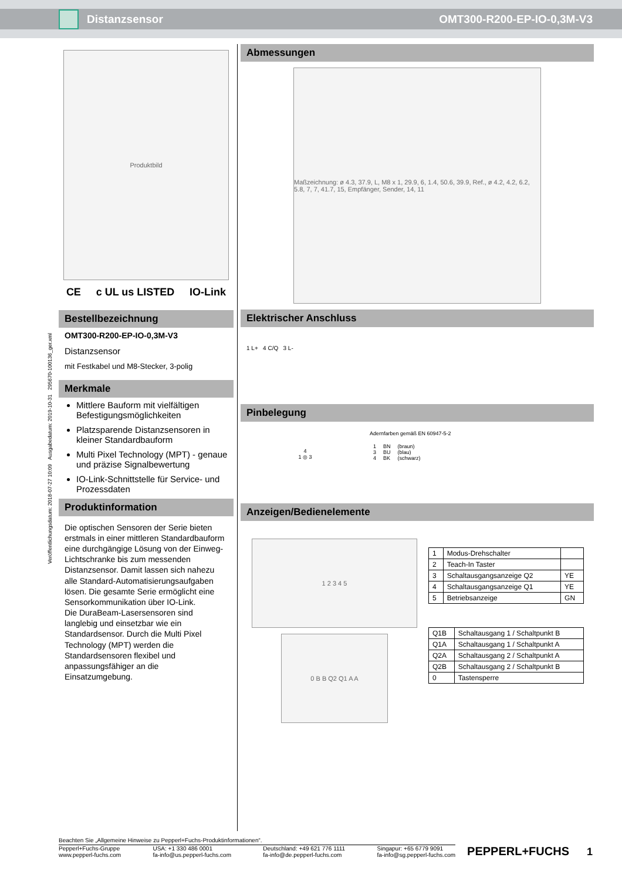Distanzsensor OMT300-R200-EP-IO-0,3M-V3
Produktbild
CE c UL us LISTED IO-Link
Bestellbezeichnung
OMT300-R200-EP-IO-0,3M-V3
Distanzsensor
mit Festkabel und M8-Stecker, 3-polig
Merkmale
Mittlere Bauform mit vielfältigen Befestigungsmöglichkeiten
Platzsparende Distanzsensoren in kleiner Standardbauform
Multi Pixel Technology (MPT) - genaue und präzise Signalbewertung
IO-Link-Schnittstelle für Service- und Prozessdaten
Produktinformation
Die optischen Sensoren der Serie bieten erstmals in einer mittleren Standardbauform eine durchgängige Lösung von der Einweg-Lichtschranke bis zum messenden Distanzsensor. Damit lassen sich nahezu alle Standard-Automatisierungsaufgaben lösen. Die gesamte Serie ermöglicht eine Sensorkommunikation über IO-Link.
Die DuraBeam-Lasersensoren sind langlebig und einsetzbar wie ein Standardsensor. Durch die Multi Pixel Technology (MPT) werden die Standardsensoren flexibel und anpassungsfähiger an die Einsatzumgebung.
Abmessungen
Maßzeichnung: ø 4.3, 37.9, L, M8 x 1, 29.9, 6, 1.4, 50.6, 39.9, Ref., ø 4.2, 4.2, 6.2, 5.8, 7, 7, 41.7, 15, Empfänger, Sender, 14, 11
Elektrischer Anschluss
1 L+ 4 C/Q 3 L-
Pinbelegung
4
1 ◎ 3
Adernfarben gemäß EN 60947-5-2
| 1 3 4 | BN BU BK | (braun) (blau) (schwarz) |
Anzeigen/Bedienelemente
1 2 3 4 5
0 B B Q2 Q1 A A
| 1 | Modus-Drehschalter | |
| 2 | Teach-In Taster | |
| 3 | Schaltausgangsanzeige Q2 | YE |
| 4 | Schaltausgangsanzeige Q1 | YE |
| 5 | Betriebsanzeige | GN |
| Q1B | Schaltausgang 1 / Schaltpunkt B |
| Q1A | Schaltausgang 1 / Schaltpunkt A |
| Q2A | Schaltausgang 2 / Schaltpunkt A |
| Q2B | Schaltausgang 2 / Schaltpunkt B |
| 0 | Tastensperre |
Veröffentlichungsdatum: 2018-07-27 10:09 Ausgabedatum: 2019-10-31 295670-100136_ger.xml
Beachten Sie „Allgemeine Hinweise zu Pepperl+Fuchs-Produktinformationen“.
Pepperl+Fuchs-Gruppe
www.pepperl-fuchs.com USA: +1 330 486 0001
fa-info@us.pepperl-fuchs.com Deutschland: +49 621 776 1111
fa-info@de.pepperl-fuchs.com Singapur: +65 6779 9091
fa-info@sg.pepperl-fuchs.com
PEPPERL+FUCHS
1